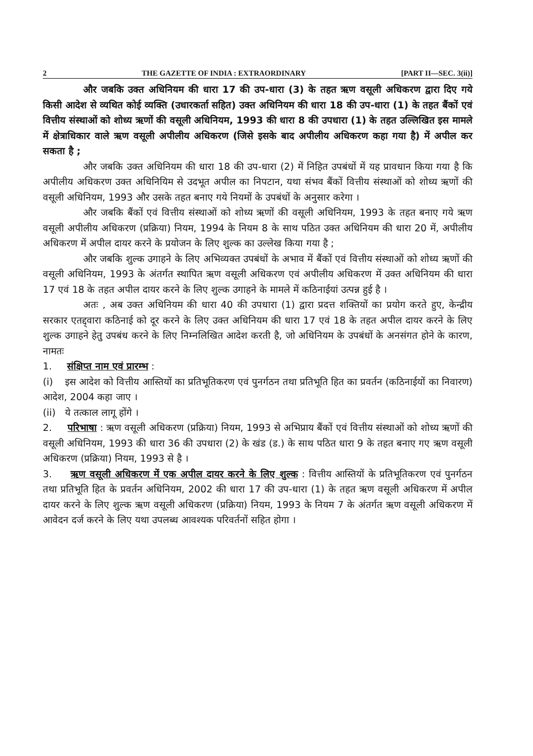2 THE GAZETTE OF INDIA : EXTRAORDINARY [PART II—SEC. 3(ii)]
और जबकि उक्त अधिनियम की धारा 17 की उप-धारा (3) के तहत ऋण वसूली अधिकरण द्वारा दिए गये किसी आदेश से व्यथित कोई व्यक्ति (उधारकर्ता सहित) उक्त अधिनियम की धारा 18 की उप-धारा (1) के तहत बैंकों एवं वित्तीय संस्थाओं को शोध्य ऋणों की वसूली अधिनियम, 1993 की धारा 8 की उपधारा (1) के तहत उल्लिखित इस मामले में क्षेत्राधिकार वाले ऋण वसूली अपीलीय अधिकरण (जिसे इसके बाद अपीलीय अधिकरण कहा गया है) में अपील कर सकता है ;
और जबकि उक्त अधिनियम की धारा 18 की उप-धारा (2) में निहित उपबंधों में यह प्रावधान किया गया है कि अपीलीय अधिकरण उक्त अधिनियिम से उदभूत अपील का निपटान, यथा संभव बैंकों वित्तीय संस्थाओं को शोध्य ऋणों की वसूली अधिनियम, 1993 और उसके तहत बनाए गये नियमों के उपबंधों के अनुसार करेगा ।
और जबकि बैंकों एवं वित्तीय संस्थाओं को शोध्य ऋणों की वसूली अधिनियम, 1993 के तहत बनाए गये ऋण वसूली अपीलीय अधिकरण (प्रक्रिया) नियम, 1994 के नियम 8 के साथ पठित उक्त अधिनियम की धारा 20 में, अपीलीय अधिकरण में अपील दायर करने के प्रयोजन के लिए शुल्क का उल्लेख किया गया है ;
और जबकि शुल्क उगाहने के लिए अभिव्यक्त उपबंधों के अभाव में बैंकों एवं वित्तीय संस्थाओं को शोध्य ऋणों की वसूली अधिनियम, 1993 के अंतर्गत स्थापित ऋण वसूली अधिकरण एवं अपीलीय अधिकरण में उक्त अधिनियम की धारा 17 एवं 18 के तहत अपील दायर करने के लिए शुल्क उगाहने के मामले में कठिनाईयां उत्पन्न हुई है ।
अतः , अब उक्त अधिनियम की धारा 40 की उपधारा (1) द्वारा प्रदत्त शक्तियों का प्रयोग करते हुए, केन्द्रीय सरकार एतद्द्वारा कठिनाई को दूर करने के लिए उक्त अधिनियम की धारा 17 एवं 18 के तहत अपील दायर करने के लिए शुल्क उगाहने हेतु उपबंध करने के लिए निम्नलिखित आदेश करती है, जो अधिनियम के उपबंधों के अनसंगत होने के कारण, नामतः
1. संक्षिप्त नाम एवं प्रारम्भ :
(i) इस आदेश को वित्तीय आस्तियों का प्रतिभूतिकरण एवं पुनर्गठन तथा प्रतिभूति हित का प्रवर्तन (कठिनाईयों का निवारण) आदेश, 2004 कहा जाए ।
(ii) ये तत्काल लागू होंगे ।
2. परिभाषा : ऋण वसूली अधिकरण (प्रक्रिया) नियम, 1993 से अभिप्राय बैंकों एवं वित्तीय संस्थाओं को शोध्य ऋणों की वसूली अधिनियम, 1993 की धारा 36 की उपधारा (2) के खंड (ड.) के साथ पठित धारा 9 के तहत बनाए गए ऋण वसूली अधिकरण (प्रक्रिया) नियम, 1993 से है ।
3. ऋण वसूली अधिकरण में एक अपील दायर करने के लिए शुल्क : वित्तीय आस्तियों के प्रतिभूतिकरण एवं पुनर्गठन तथा प्रतिभूति हित के प्रवर्तन अधिनियम, 2002 की धारा 17 की उप-धारा (1) के तहत ऋण वसूली अधिकरण में अपील दायर करने के लिए शुल्क ऋण वसूली अधिकरण (प्रक्रिया) नियम, 1993 के नियम 7 के अंतर्गत ऋण वसूली अधिकरण में आवेदन दर्ज करने के लिए यथा उपलब्ध आवश्यक परिवर्तनों सहित होगा ।